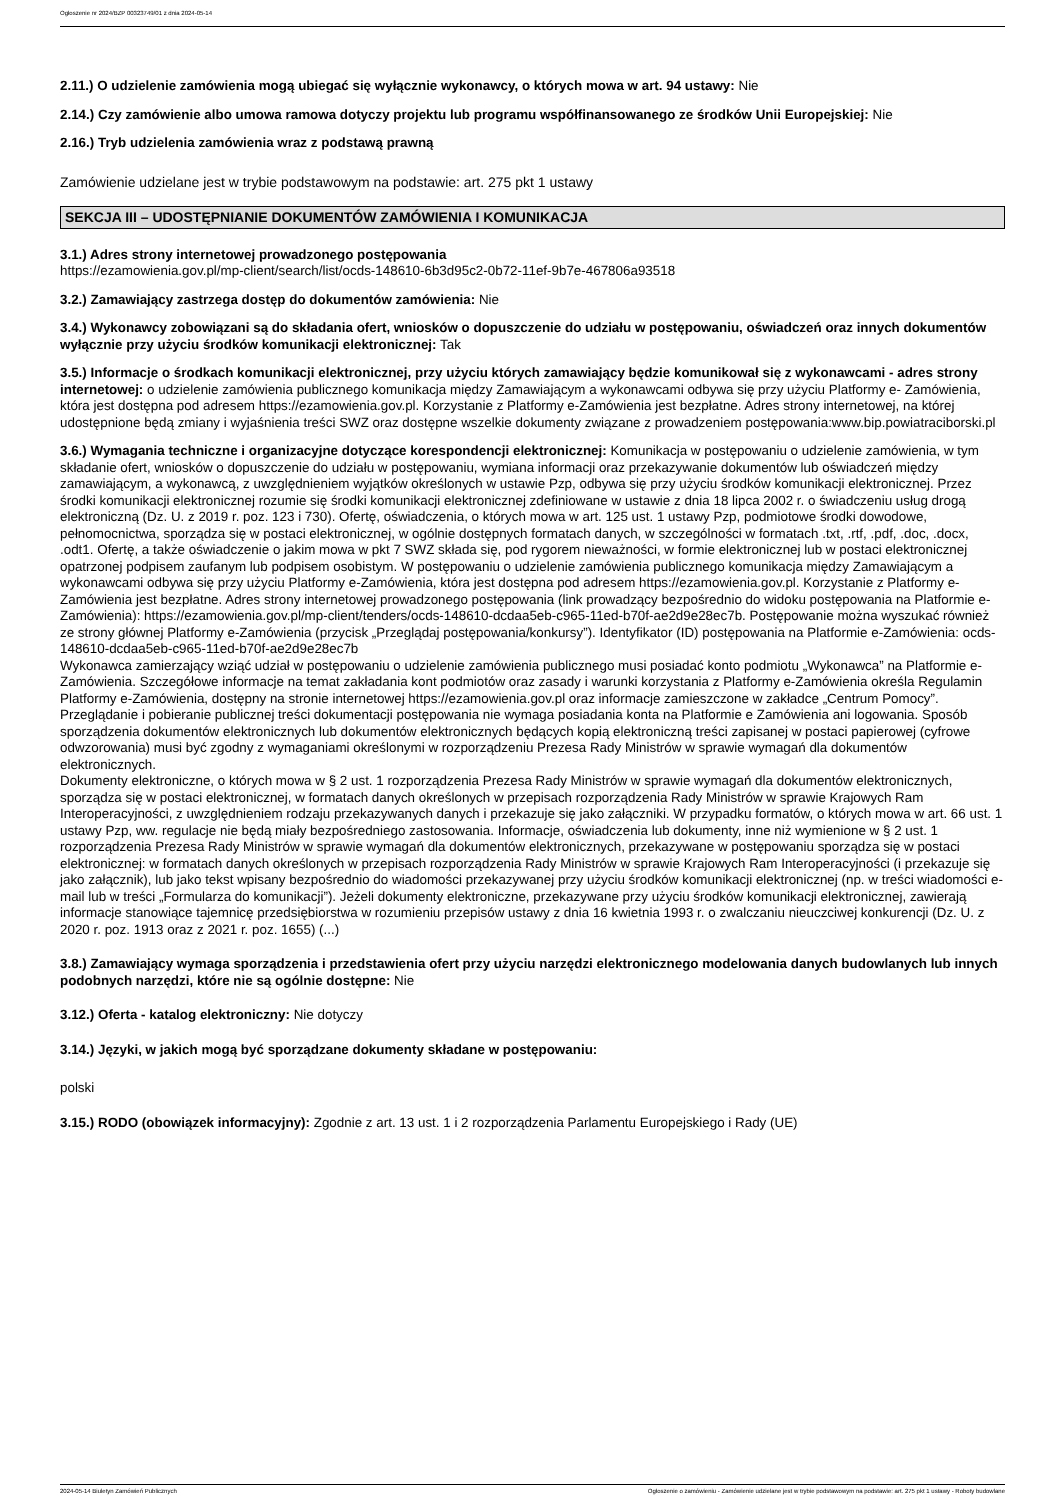Ogłoszenie nr 2024/BZP 00323749/01 z dnia 2024-05-14
2.11.) O udzielenie zamówienia mogą ubiegać się wyłącznie wykonawcy, o których mowa w art. 94 ustawy: Nie
2.14.) Czy zamówienie albo umowa ramowa dotyczy projektu lub programu współfinansowanego ze środków Unii Europejskiej: Nie
2.16.) Tryb udzielenia zamówienia wraz z podstawą prawną
Zamówienie udzielane jest w trybie podstawowym na podstawie: art. 275 pkt 1 ustawy
SEKCJA III – UDOSTĘPNIANIE DOKUMENTÓW ZAMÓWIENIA I KOMUNIKACJA
3.1.) Adres strony internetowej prowadzonego postępowania
https://ezamowienia.gov.pl/mp-client/search/list/ocds-148610-6b3d95c2-0b72-11ef-9b7e-467806a93518
3.2.) Zamawiający zastrzega dostęp do dokumentów zamówienia: Nie
3.4.) Wykonawcy zobowiązani są do składania ofert, wniosków o dopuszczenie do udziału w postępowaniu, oświadczeń oraz innych dokumentów wyłącznie przy użyciu środków komunikacji elektronicznej: Tak
3.5.) Informacje o środkach komunikacji elektronicznej, przy użyciu których zamawiający będzie komunikował się z wykonawcami - adres strony internetowej: o udzielenie zamówienia publicznego komunikacja między Zamawiającym a wykonawcami odbywa się przy użyciu Platformy e- Zamówienia, która jest dostępna pod adresem https://ezamowienia.gov.pl. Korzystanie z Platformy e-Zamówienia jest bezpłatne. Adres strony internetowej, na której udostępnione będą zmiany i wyjaśnienia treści SWZ oraz dostępne wszelkie dokumenty związane z prowadzeniem postępowania:www.bip.powiatraciborski.pl
3.6.) Wymagania techniczne i organizacyjne dotyczące korespondencji elektronicznej: Komunikacja w postępowaniu o udzielenie zamówienia, w tym składanie ofert, wniosków o dopuszczenie do udziału w postępowaniu, wymiana informacji oraz przekazywanie dokumentów lub oświadczeń między zamawiającym, a wykonawcą, z uwzględnieniem wyjątków określonych w ustawie Pzp, odbywa się przy użyciu środków komunikacji elektronicznej. Przez środki komunikacji elektronicznej rozumie się środki komunikacji elektronicznej zdefiniowane w ustawie z dnia 18 lipca 2002 r. o świadczeniu usług drogą elektroniczną (Dz. U. z 2019 r. poz. 123 i 730). Ofertę, oświadczenia, o których mowa w art. 125 ust. 1 ustawy Pzp, podmiotowe środki dowodowe, pełnomocnictwa, sporządza się w postaci elektronicznej, w ogólnie dostępnych formatach danych, w szczególności w formatach .txt, .rtf, .pdf, .doc, .docx, .odt1. Ofertę, a także oświadczenie o jakim mowa w pkt 7 SWZ składa się, pod rygorem nieważności, w formie elektronicznej lub w postaci elektronicznej opatrzonej podpisem zaufanym lub podpisem osobistym. W postępowaniu o udzielenie zamówienia publicznego komunikacja między Zamawiającym a wykonawcami odbywa się przy użyciu Platformy e-Zamówienia, która jest dostępna pod adresem https://ezamowienia.gov.pl. Korzystanie z Platformy e-Zamówienia jest bezpłatne. Adres strony internetowej prowadzonego postępowania (link prowadzący bezpośrednio do widoku postępowania na Platformie e-Zamówienia): https://ezamowienia.gov.pl/mp-client/tenders/ocds-148610-dcdaa5eb-c965-11ed-b70f-ae2d9e28ec7b. Postępowanie można wyszukać również ze strony głównej Platformy e-Zamówienia (przycisk „Przeglądaj postępowania/konkursy”). Identyfikator (ID) postępowania na Platformie e-Zamówienia: ocds-148610-dcdaa5eb-c965-11ed-b70f-ae2d9e28ec7b
Wykonawca zamierzający wziąć udział w postępowaniu o udzielenie zamówienia publicznego musi posiadać konto podmiotu „Wykonawca” na Platformie e-Zamówienia. Szczegółowe informacje na temat zakładania kont podmiotów oraz zasady i warunki korzystania z Platformy e-Zamówienia określa Regulamin Platformy e-Zamówienia, dostępny na stronie internetowej https://ezamowienia.gov.pl oraz informacje zamieszczone w zakładce „Centrum Pomocy”. Przeglądanie i pobieranie publicznej treści dokumentacji postępowania nie wymaga posiadania konta na Platformie e Zamówienia ani logowania. Sposób sporządzenia dokumentów elektronicznych lub dokumentów elektronicznych będących kopią elektroniczną treści zapisanej w postaci papierowej (cyfrowe odwzorowania) musi być zgodny z wymaganiami określonymi w rozporządzeniu Prezesa Rady Ministrów w sprawie wymagań dla dokumentów elektronicznych.
Dokumenty elektroniczne, o których mowa w § 2 ust. 1 rozporządzenia Prezesa Rady Ministrów w sprawie wymagań dla dokumentów elektronicznych, sporządza się w postaci elektronicznej, w formatach danych określonych w przepisach rozporządzenia Rady Ministrów w sprawie Krajowych Ram Interoperacyjności, z uwzględnieniem rodzaju przekazywanych danych i przekazuje się jako załączniki. W przypadku formatów, o których mowa w art. 66 ust. 1 ustawy Pzp, ww. regulacje nie będą miały bezpośredniego zastosowania. Informacje, oświadczenia lub dokumenty, inne niż wymienione w § 2 ust. 1 rozporządzenia Prezesa Rady Ministrów w sprawie wymagań dla dokumentów elektronicznych, przekazywane w postępowaniu sporządza się w postaci elektronicznej: w formatach danych określonych w przepisach rozporządzenia Rady Ministrów w sprawie Krajowych Ram Interoperacyjności (i przekazuje się jako załącznik), lub jako tekst wpisany bezpośrednio do wiadomości przekazywanej przy użyciu środków komunikacji elektronicznej (np. w treści wiadomości e-mail lub w treści „Formularza do komunikacji”). Jeżeli dokumenty elektroniczne, przekazywane przy użyciu środków komunikacji elektronicznej, zawierają informacje stanowiące tajemnicę przedsiębiorstwa w rozumieniu przepisów ustawy z dnia 16 kwietnia 1993 r. o zwalczaniu nieuczciwej konkurencji (Dz. U. z 2020 r. poz. 1913 oraz z 2021 r. poz. 1655) (...)
3.8.) Zamawiający wymaga sporządzenia i przedstawienia ofert przy użyciu narzędzi elektronicznego modelowania danych budowlanych lub innych podobnych narzędzi, które nie są ogólnie dostępne: Nie
3.12.) Oferta - katalog elektroniczny: Nie dotyczy
3.14.) Języki, w jakich mogą być sporządzane dokumenty składane w postępowaniu:
polski
3.15.) RODO (obowiązek informacyjny): Zgodnie z art. 13 ust. 1 i 2 rozporządzenia Parlamentu Europejskiego i Rady (UE)
2024-05-14 Biuletyn Zamówień Publicznych Ogłoszenie o zamówieniu - Zamówienie udzielane jest w trybie podstawowym na podstawie: art. 275 pkt 1 ustawy - Roboty budowlane